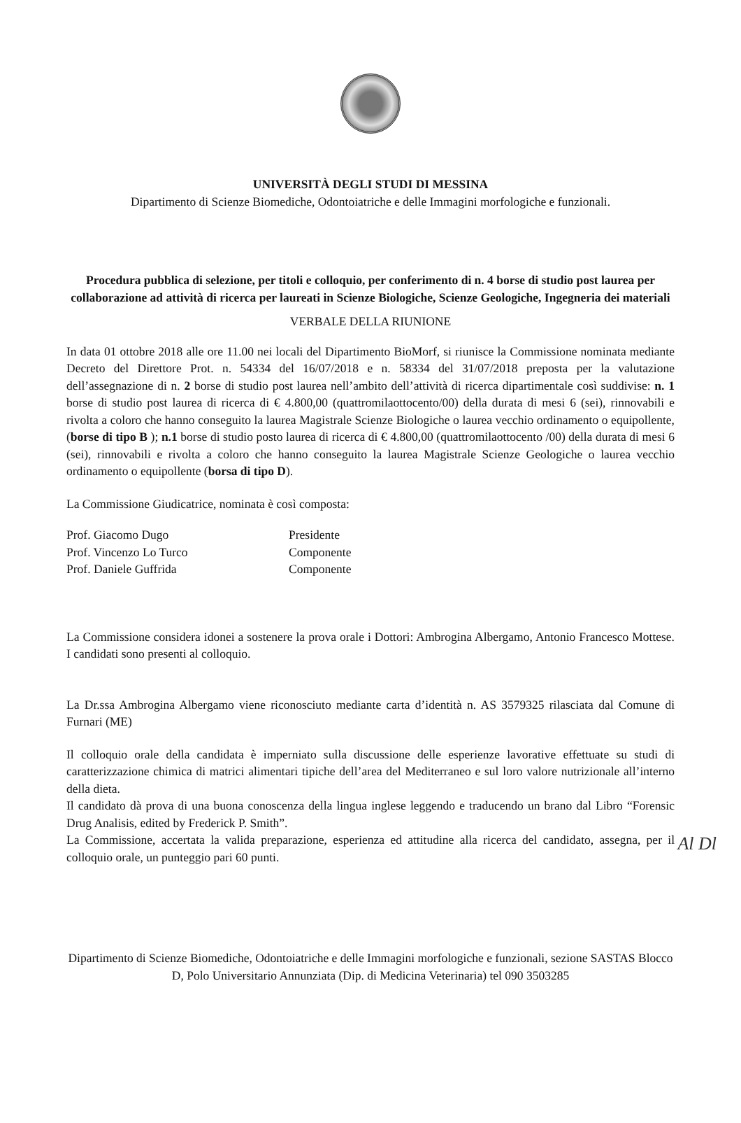UNIVERSITÀ DEGLI STUDI DI MESSINA
Dipartimento di Scienze Biomediche, Odontoiatriche e delle Immagini morfologiche e funzionali.
Procedura pubblica di selezione, per titoli e colloquio, per conferimento di n. 4 borse di studio post laurea per collaborazione ad attività di ricerca per laureati in Scienze Biologiche, Scienze Geologiche, Ingegneria dei materiali
VERBALE DELLA RIUNIONE
In data 01 ottobre 2018 alle ore 11.00 nei locali del Dipartimento BioMorf, si riunisce la Commissione nominata mediante Decreto del Direttore Prot. n. 54334 del 16/07/2018 e n. 58334 del 31/07/2018 preposta per la valutazione dell’assegnazione di n. 2 borse di studio post laurea nell’ambito dell’attività di ricerca dipartimentale così suddivise: n. 1 borse di studio post laurea di ricerca di € 4.800,00 (quattromilaottocento/00) della durata di mesi 6 (sei), rinnovabili e rivolta a coloro che hanno conseguito la laurea Magistrale Scienze Biologiche o laurea vecchio ordinamento o equipollente, (borse di tipo B ); n.1 borse di studio posto laurea di ricerca di € 4.800,00 (quattromilaottocento /00) della durata di mesi 6 (sei), rinnovabili e rivolta a coloro che hanno conseguito la laurea Magistrale Scienze Geologiche o laurea vecchio ordinamento o equipollente (borsa di tipo D).
La Commissione Giudicatrice, nominata è così composta:
Prof. Giacomo Dugo
Presidente
Prof. Vincenzo Lo Turco
Componente
Prof. Daniele Guffrida
Componente
La Commissione considera idonei a sostenere la prova orale i Dottori: Ambrogina Albergamo, Antonio Francesco Mottese. I candidati sono presenti al colloquio.
La Dr.ssa Ambrogina Albergamo viene riconosciuto mediante carta d’identità n. AS 3579325 rilasciata dal Comune di Furnari (ME)
Il colloquio orale della candidata è imperniato sulla discussione delle esperienze lavorative effettuate su studi di caratterizzazione chimica di matrici alimentari tipiche dell’area del Mediterraneo e sul loro valore nutrizionale all’interno della dieta.
Il candidato dà prova di una buona conoscenza della lingua inglese leggendo e traducendo un brano dal Libro “Forensic Drug Analisis, edited by Frederick P. Smith”.
Al Dl La Commissione, accertata la valida preparazione, esperienza ed attitudine alla ricerca del candidato, assegna, per il colloquio orale, un punteggio pari 60 punti.
Dipartimento di Scienze Biomediche, Odontoiatriche e delle Immagini morfologiche e funzionali, sezione SASTAS Blocco D, Polo Universitario Annunziata (Dip. di Medicina Veterinaria) tel 090 3503285